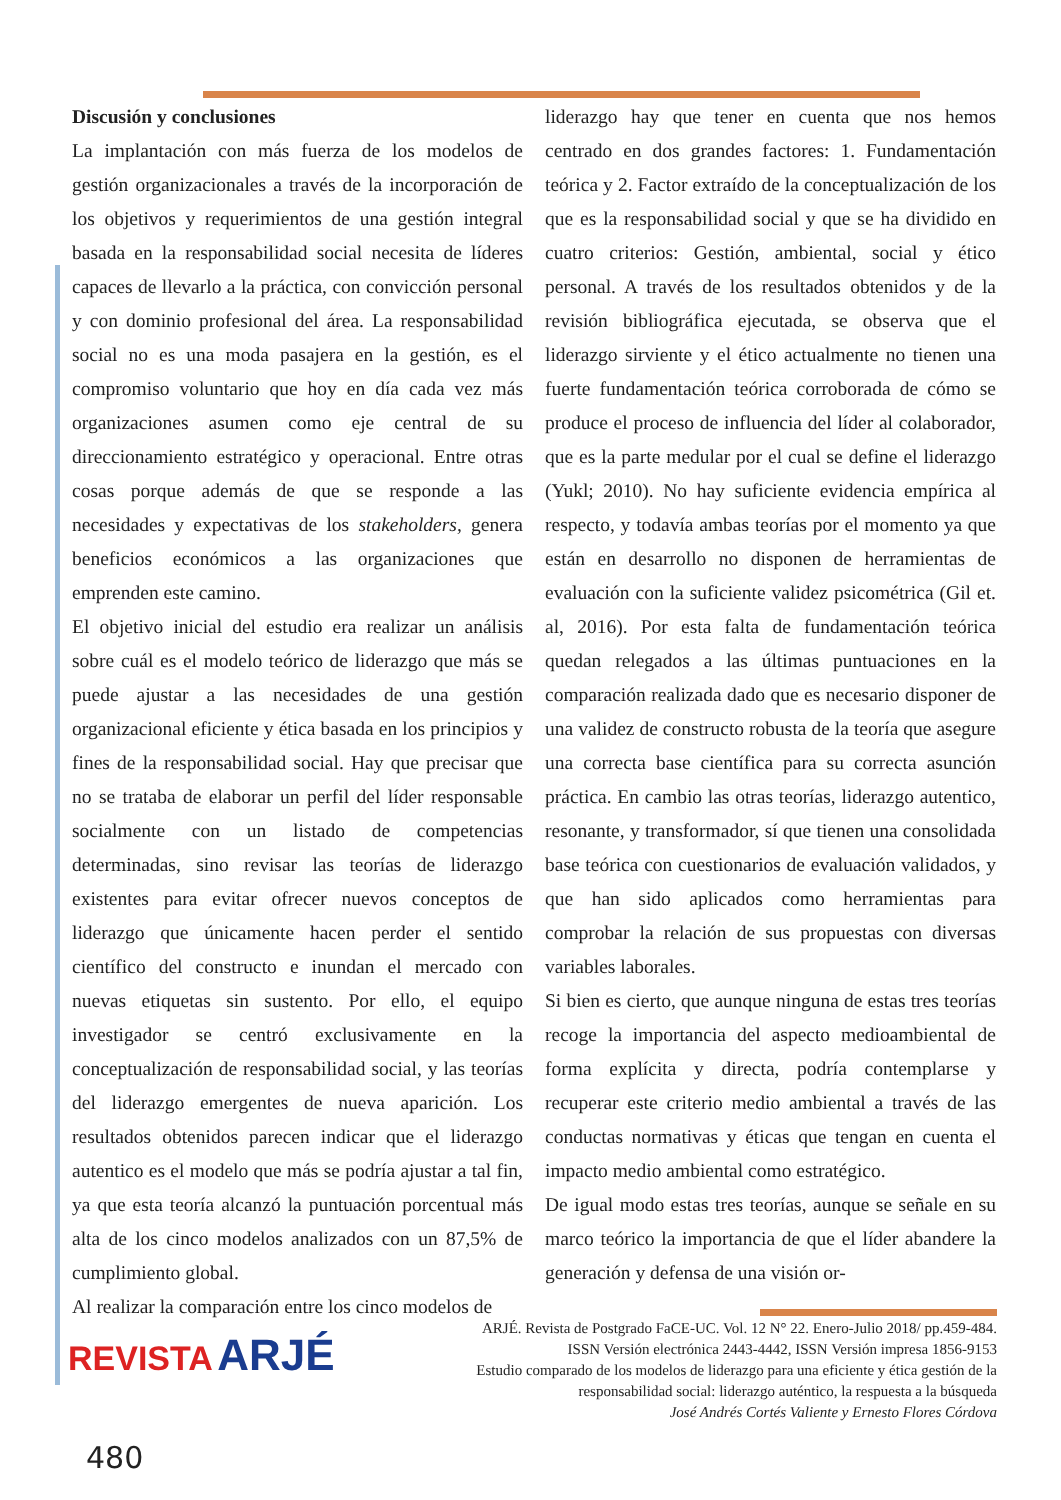Discusión y conclusiones
La implantación con más fuerza de los modelos de gestión organizacionales a través de la incorporación de los objetivos y requerimientos de una gestión integral basada en la responsabilidad social necesita de líderes capaces de llevarlo a la práctica, con convicción personal y con dominio profesional del área. La responsabilidad social no es una moda pasajera en la gestión, es el compromiso voluntario que hoy en día cada vez más organizaciones asumen como eje central de su direccionamiento estratégico y operacional. Entre otras cosas porque además de que se responde a las necesidades y expectativas de los stakeholders, genera beneficios económicos a las organizaciones que emprenden este camino.
El objetivo inicial del estudio era realizar un análisis sobre cuál es el modelo teórico de liderazgo que más se puede ajustar a las necesidades de una gestión organizacional eficiente y ética basada en los principios y fines de la responsabilidad social. Hay que precisar que no se trataba de elaborar un perfil del líder responsable socialmente con un listado de competencias determinadas, sino revisar las teorías de liderazgo existentes para evitar ofrecer nuevos conceptos de liderazgo que únicamente hacen perder el sentido científico del constructo e inundan el mercado con nuevas etiquetas sin sustento. Por ello, el equipo investigador se centró exclusivamente en la conceptualización de responsabilidad social, y las teorías del liderazgo emergentes de nueva aparición. Los resultados obtenidos parecen indicar que el liderazgo autentico es el modelo que más se podría ajustar a tal fin, ya que esta teoría alcanzó la puntuación porcentual más alta de los cinco modelos analizados con un 87,5% de cumplimiento global.
Al realizar la comparación entre los cinco modelos de
liderazgo hay que tener en cuenta que nos hemos centrado en dos grandes factores: 1. Fundamentación teórica y 2. Factor extraído de la conceptualización de los que es la responsabilidad social y que se ha dividido en cuatro criterios: Gestión, ambiental, social y ético personal. A través de los resultados obtenidos y de la revisión bibliográfica ejecutada, se observa que el liderazgo sirviente y el ético actualmente no tienen una fuerte fundamentación teórica corroborada de cómo se produce el proceso de influencia del líder al colaborador, que es la parte medular por el cual se define el liderazgo (Yukl; 2010). No hay suficiente evidencia empírica al respecto, y todavía ambas teorías por el momento ya que están en desarrollo no disponen de herramientas de evaluación con la suficiente validez psicométrica (Gil et. al, 2016). Por esta falta de fundamentación teórica quedan relegados a las últimas puntuaciones en la comparación realizada dado que es necesario disponer de una validez de constructo robusta de la teoría que asegure una correcta base científica para su correcta asunción práctica. En cambio las otras teorías, liderazgo autentico, resonante, y transformador, sí que tienen una consolidada base teórica con cuestionarios de evaluación validados, y que han sido aplicados como herramientas para comprobar la relación de sus propuestas con diversas variables laborales.
Si bien es cierto, que aunque ninguna de estas tres teorías recoge la importancia del aspecto medioambiental de forma explícita y directa, podría contemplarse y recuperar este criterio medio ambiental a través de las conductas normativas y éticas que tengan en cuenta el impacto medio ambiental como estratégico.
De igual modo estas tres teorías, aunque se señale en su marco teórico la importancia de que el líder abandere la generación y defensa de una visión or-
REVISTA ARJÉ
ARJÉ. Revista de Postgrado FaCE-UC. Vol. 12 N° 22. Enero-Julio 2018/ pp.459-484.
ISSN Versión electrónica 2443-4442, ISSN Versión impresa 1856-9153
Estudio comparado de los modelos de liderazgo para una eficiente y ética gestión de la
responsabilidad social: liderazgo auténtico, la respuesta a la búsqueda
José Andrés Cortés Valiente y Ernesto Flores Córdova
480